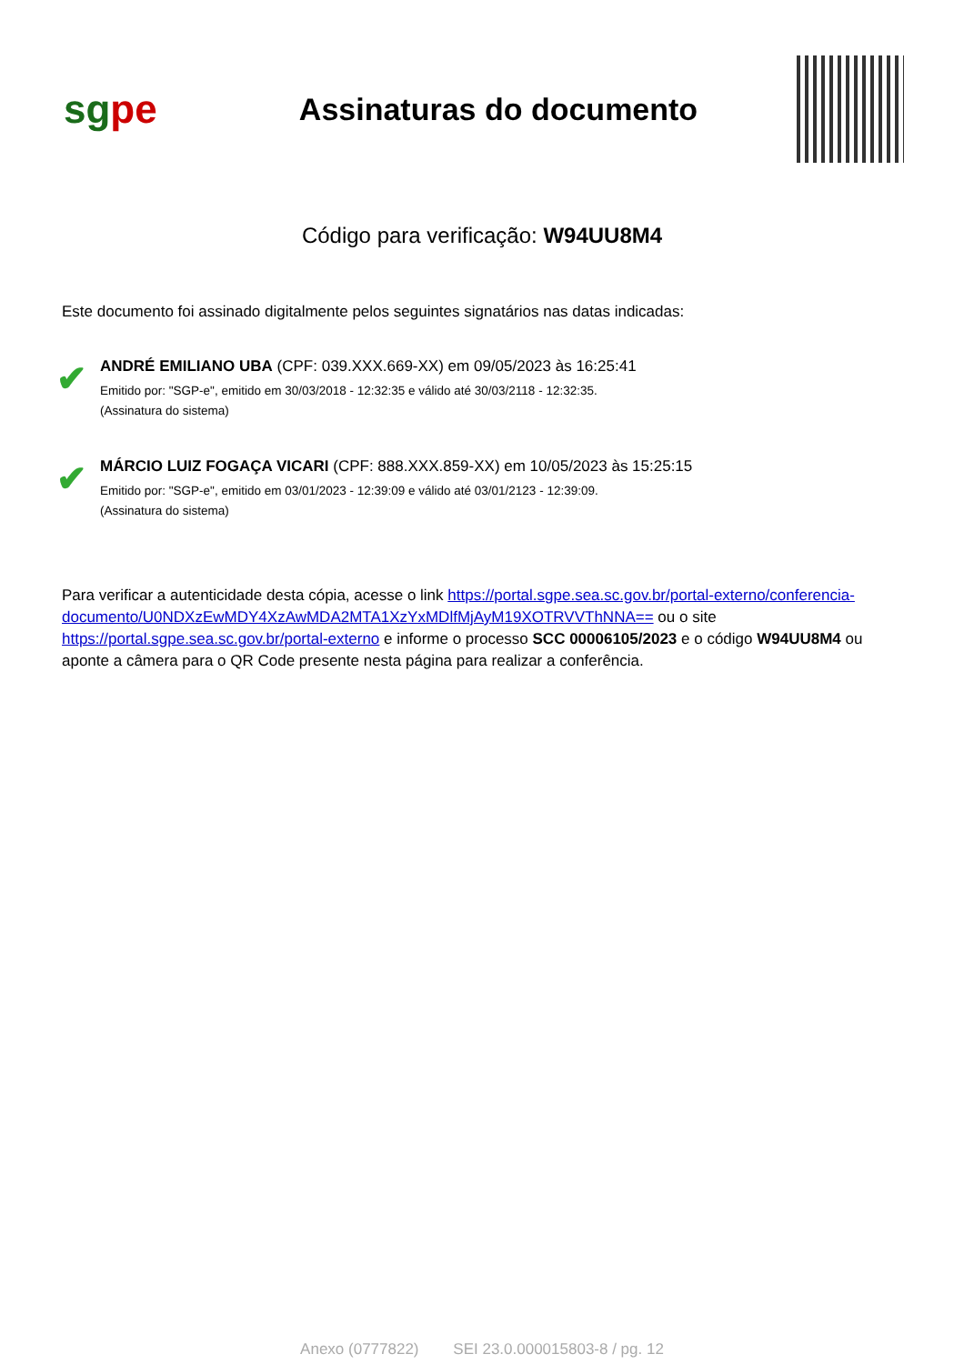sgpe
Assinaturas do documento
Código para verificação: W94UU8M4
Este documento foi assinado digitalmente pelos seguintes signatários nas datas indicadas:
✔
ANDRÉ EMILIANO UBA (CPF: 039.XXX.669-XX) em 09/05/2023 às 16:25:41
Emitido por: "SGP-e", emitido em 30/03/2018 - 12:32:35 e válido até 30/03/2118 - 12:32:35.
(Assinatura do sistema)
✔
MÁRCIO LUIZ FOGAÇA VICARI (CPF: 888.XXX.859-XX) em 10/05/2023 às 15:25:15
Emitido por: "SGP-e", emitido em 03/01/2023 - 12:39:09 e válido até 03/01/2123 - 12:39:09.
(Assinatura do sistema)
Para verificar a autenticidade desta cópia, acesse o link https://portal.sgpe.sea.sc.gov.br/portal-externo/conferencia-documento/U0NDXzEwMDY4XzAwMDA2MTA1XzYxMDlfMjAyM19XOTRVVThNNA== ou o site https://portal.sgpe.sea.sc.gov.br/portal-externo e informe o processo SCC 00006105/2023 e o código W94UU8M4 ou aponte a câmera para o QR Code presente nesta página para realizar a conferência.
Anexo (0777822) SEI 23.0.000015803-8 / pg. 12